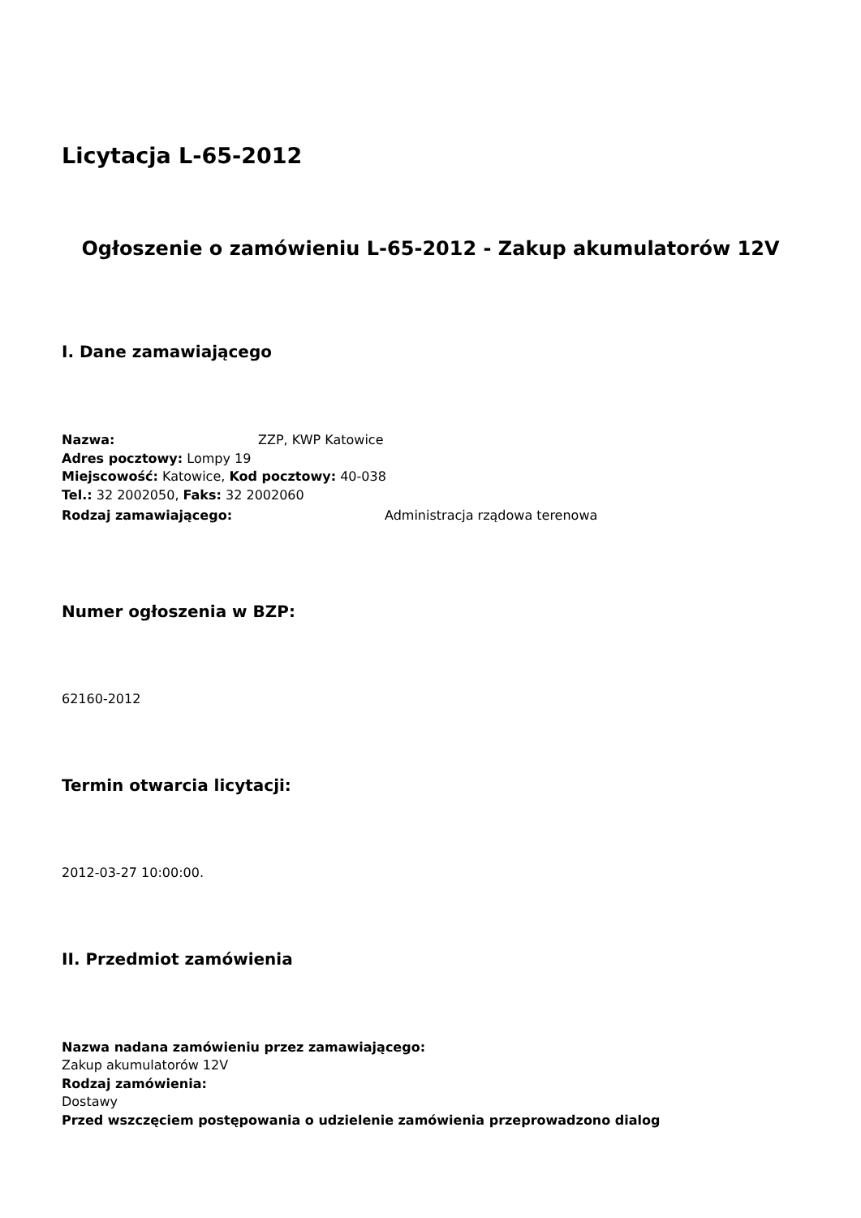Licytacja L-65-2012
Ogłoszenie o zamówieniu L-65-2012 - Zakup akumulatorów 12V
I. Dane zamawiającego
Nazwa: ZZP, KWP Katowice
Adres pocztowy: Lompy 19
Miejscowość: Katowice, Kod pocztowy: 40-038
Tel.: 32 2002050, Faks: 32 2002060
Rodzaj zamawiającego: Administracja rządowa terenowa
Numer ogłoszenia w BZP:
62160-2012
Termin otwarcia licytacji:
2012-03-27 10:00:00.
II. Przedmiot zamówienia
Nazwa nadana zamówieniu przez zamawiającego:
Zakup akumulatorów 12V
Rodzaj zamówienia:
Dostawy
Przed wszczęciem postępowania o udzielenie zamówienia przeprowadzono dialog